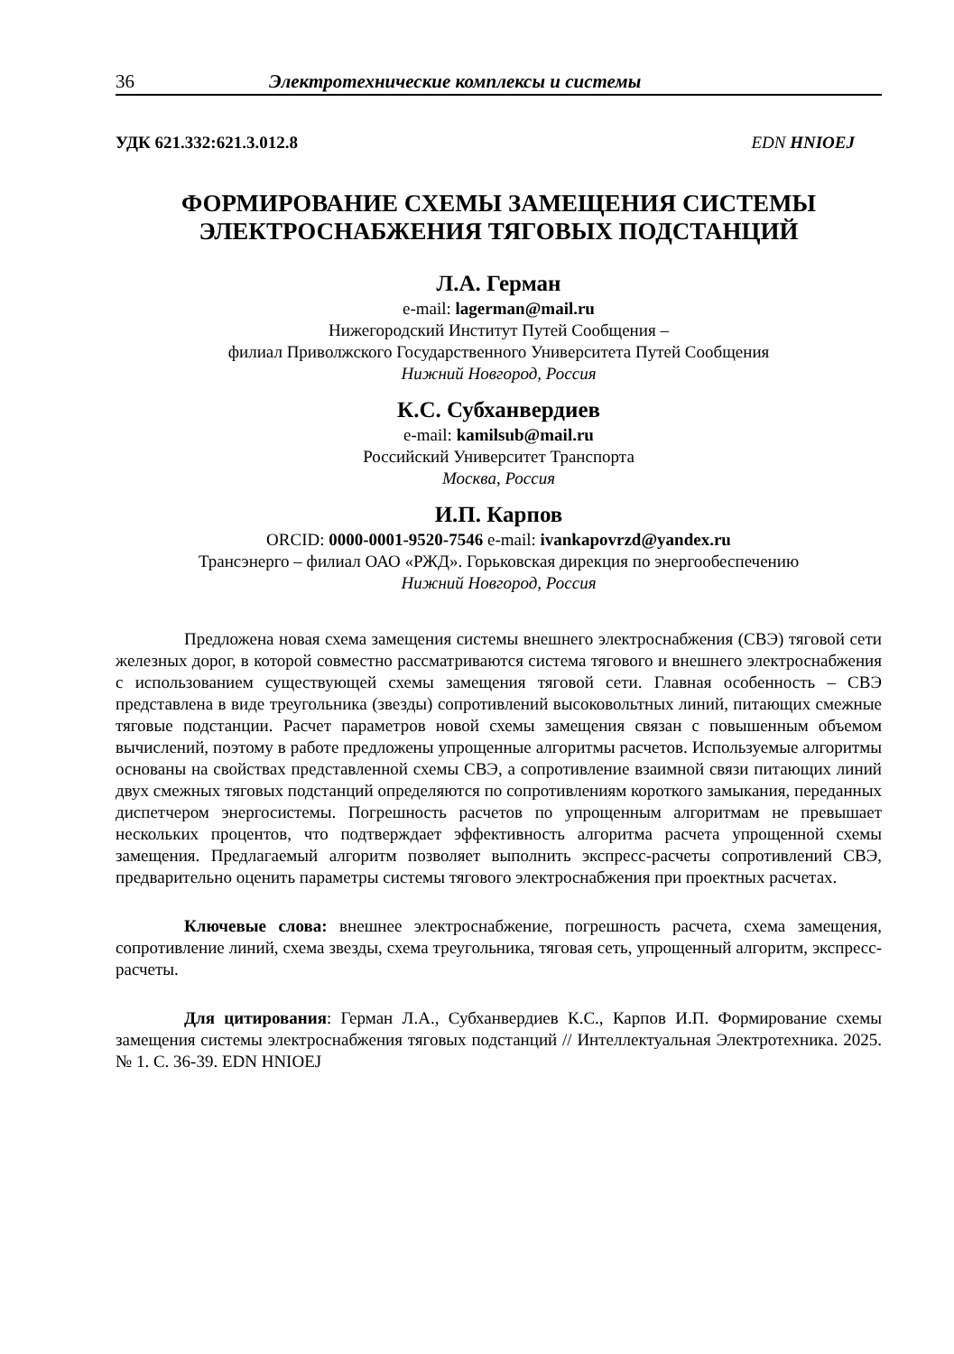36 Электротехнические комплексы и системы
УДК 621.332:621.3.012.8 EDN HNIOEJ
ФОРМИРОВАНИЕ СХЕМЫ ЗАМЕЩЕНИЯ СИСТЕМЫ
ЭЛЕКТРОСНАБЖЕНИЯ ТЯГОВЫХ ПОДСТАНЦИЙ
Л.А. Герман
e-mail: lagerman@mail.ru
Нижегородский Институт Путей Сообщения –
филиал Приволжского Государственного Университета Путей Сообщения
Нижний Новгород, Россия
К.С. Субханвердиев
e-mail: kamilsub@mail.ru
Российский Университет Транспорта
Москва, Россия
И.П. Карпов
ORCID: 0000-0001-9520-7546 e-mail: ivankapovrzd@yandex.ru
Трансэнерго – филиал ОАО «РЖД». Горьковская дирекция по энергообеспечению
Нижний Новгород, Россия
Предложена новая схема замещения системы внешнего электроснабжения (СВЭ) тяговой сети железных дорог, в которой совместно рассматриваются система тягового и внешнего электроснабжения с использованием существующей схемы замещения тяговой сети. Главная особенность – СВЭ представлена в виде треугольника (звезды) сопротивлений высоковольтных линий, питающих смежные тяговые подстанции. Расчет параметров новой схемы замещения связан с повышенным объемом вычислений, поэтому в работе предложены упрощенные алгоритмы расчетов. Используемые алгоритмы основаны на свойствах представленной схемы СВЭ, а сопротивление взаимной связи питающих линий двух смежных тяговых подстанций определяются по сопротивлениям короткого замыкания, переданных диспетчером энергосистемы. Погрешность расчетов по упрощенным алгоритмам не превышает нескольких процентов, что подтверждает эффективность алгоритма расчета упрощенной схемы замещения. Предлагаемый алгоритм позволяет выполнить экспресс-расчеты сопротивлений СВЭ, предварительно оценить параметры системы тягового электроснабжения при проектных расчетах.
Ключевые слова: внешнее электроснабжение, погрешность расчета, схема замещения, сопротивление линий, схема звезды, схема треугольника, тяговая сеть, упрощенный алгоритм, экспресс-расчеты.
Для цитирования: Герман Л.А., Субханвердиев К.С., Карпов И.П. Формирование схемы замещения системы электроснабжения тяговых подстанций // Интеллектуальная Электротехника. 2025. № 1. С. 36-39. EDN HNIOEJ